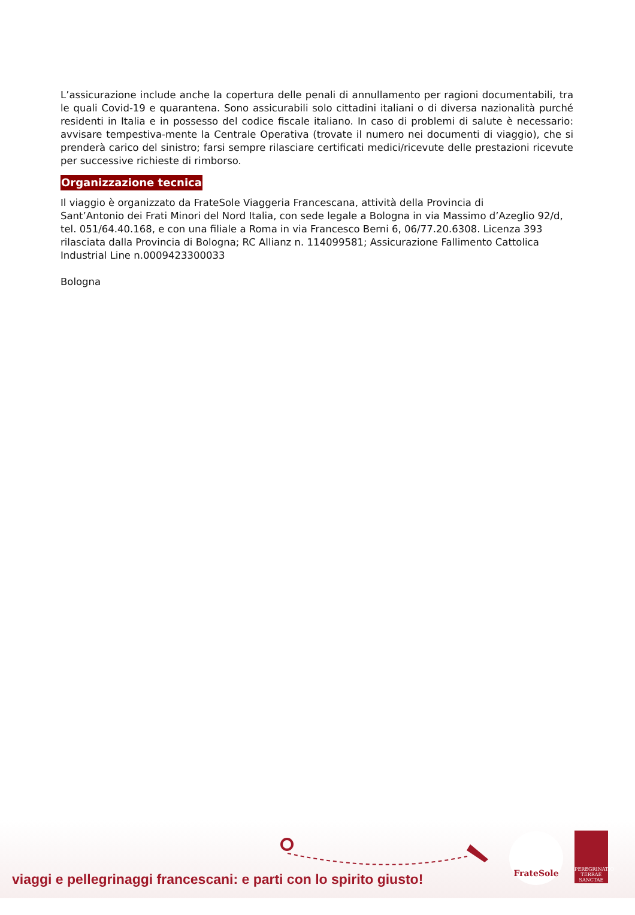L’assicurazione include anche la copertura delle penali di annullamento per ragioni documentabili, tra le quali Covid-19 e quarantena. Sono assicurabili solo cittadini italiani o di diversa nazionalità purché residenti in Italia e in possesso del codice fiscale italiano. In caso di problemi di salute è necessario: avvisare tempestiva-mente la Centrale Operativa (trovate il numero nei documenti di viaggio), che si prenderà carico del sinistro; farsi sempre rilasciare certificati medici/ricevute delle prestazioni ricevute per successive richieste di rimborso.
Organizzazione tecnica
Il viaggio è organizzato da FrateSole Viaggeria Francescana, attività della Provincia di
Sant’Antonio dei Frati Minori del Nord Italia, con sede legale a Bologna in via Massimo d’Azeglio 92/d, tel. 051/64.40.168, e con una filiale a Roma in via Francesco Berni 6, 06/77.20.6308. Licenza 393 rilasciata dalla Provincia di Bologna; RC Allianz n. 114099581; Assicurazione Fallimento Cattolica Industrial Line n.0009423300033
Bologna
viaggi e pellegrinaggi francescani: e parti con lo spirito giusto!
FrateSole
PEREGRINATIO TERRAE SANCTAE